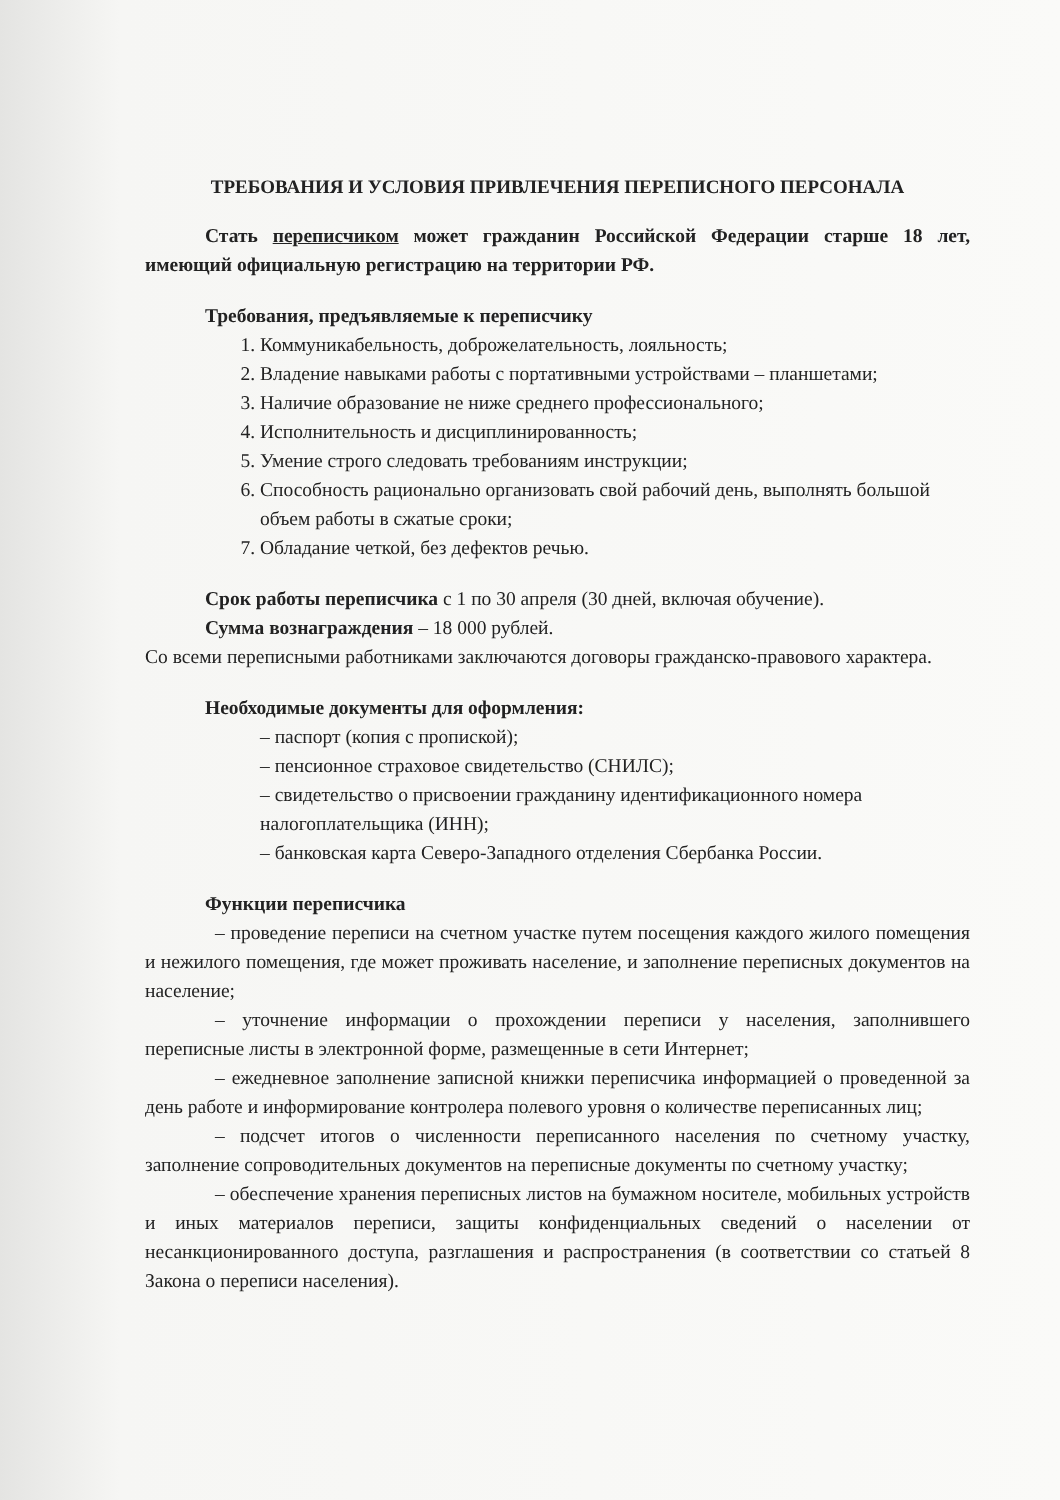ТРЕБОВАНИЯ И УСЛОВИЯ ПРИВЛЕЧЕНИЯ ПЕРЕПИСНОГО ПЕРСОНАЛА
Стать переписчиком может гражданин Российской Федерации старше 18 лет, имеющий официальную регистрацию на территории РФ.
Требования, предъявляемые к переписчику
1. Коммуникабельность, доброжелательность, лояльность;
2. Владение навыками работы с портативными устройствами – планшетами;
3. Наличие образование не ниже среднего профессионального;
4. Исполнительность и дисциплинированность;
5. Умение строго следовать требованиям инструкции;
6. Способность рационально организовать свой рабочий день, выполнять большой объем работы в сжатые сроки;
7. Обладание четкой, без дефектов речью.
Срок работы переписчика с 1 по 30 апреля (30 дней, включая обучение).
Сумма вознаграждения – 18 000 рублей.
Со всеми переписными работниками заключаются договоры гражданско-правового характера.
Необходимые документы для оформления:
– паспорт (копия с пропиской);
– пенсионное страховое свидетельство (СНИЛС);
– свидетельство о присвоении гражданину идентификационного номера налогоплательщика (ИНН);
– банковская карта Северо-Западного отделения Сбербанка России.
Функции переписчика
– проведение переписи на счетном участке путем посещения каждого жилого помещения и нежилого помещения, где может проживать население, и заполнение переписных документов на население;
– уточнение информации о прохождении переписи у населения, заполнившего переписные листы в электронной форме, размещенные в сети Интернет;
– ежедневное заполнение записной книжки переписчика информацией о проведенной за день работе и информирование контролера полевого уровня о количестве переписанных лиц;
– подсчет итогов о численности переписанного населения по счетному участку, заполнение сопроводительных документов на переписные документы по счетному участку;
– обеспечение хранения переписных листов на бумажном носителе, мобильных устройств и иных материалов переписи, защиты конфиденциальных сведений о населении от несанкционированного доступа, разглашения и распространения (в соответствии со статьей 8 Закона о переписи населения).